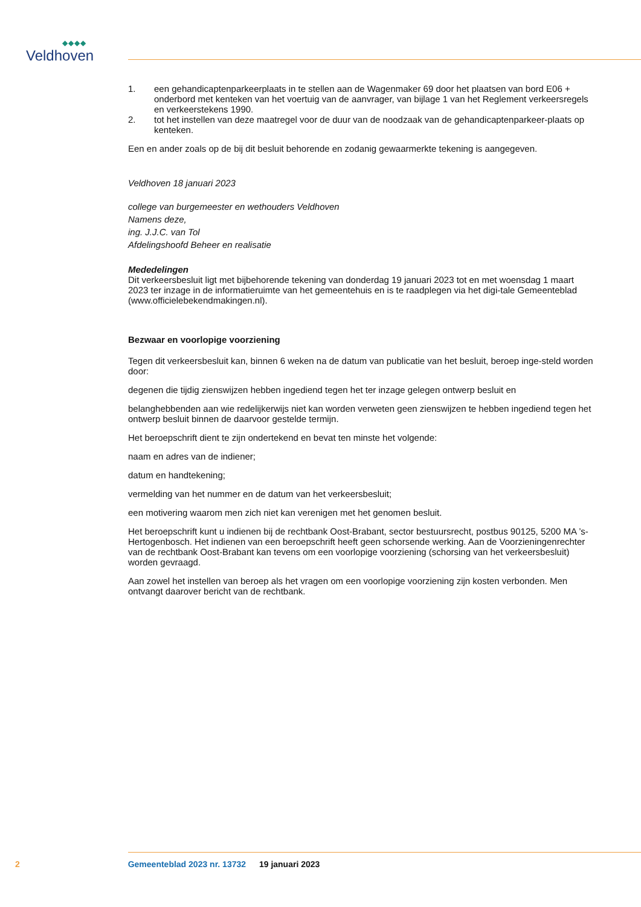◆◆◆◆
Veldhoven
1. een gehandicaptenparkeerplaats in te stellen aan de Wagenmaker 69 door het plaatsen van bord E06 + onderbord met kenteken van het voertuig van de aanvrager, van bijlage 1 van het Reglement verkeersregels en verkeerstekens 1990.
2. tot het instellen van deze maatregel voor de duur van de noodzaak van de gehandicaptenparkeer-plaats op kenteken.
Een en ander zoals op de bij dit besluit behorende en zodanig gewaarmerkte tekening is aangegeven.
Veldhoven 18 januari 2023
college van burgemeester en wethouders Veldhoven
Namens deze,
ing. J.J.C. van Tol
Afdelingshoofd Beheer en realisatie
Mededelingen
Dit verkeersbesluit ligt met bijbehorende tekening van donderdag 19 januari 2023 tot en met woensdag 1 maart 2023 ter inzage in de informatieruimte van het gemeentehuis en is te raadplegen via het digi-tale Gemeenteblad (www.officielebekendmakingen.nl).
Bezwaar en voorlopige voorziening
Tegen dit verkeersbesluit kan, binnen 6 weken na de datum van publicatie van het besluit, beroep inge-steld worden door:
degenen die tijdig zienswijzen hebben ingediend tegen het ter inzage gelegen ontwerp besluit en
belanghebbenden aan wie redelijkerwijs niet kan worden verweten geen zienswijzen te hebben ingediend tegen het ontwerp besluit binnen de daarvoor gestelde termijn.
Het beroepschrift dient te zijn ondertekend en bevat ten minste het volgende:
naam en adres van de indiener;
datum en handtekening;
vermelding van het nummer en de datum van het verkeersbesluit;
een motivering waarom men zich niet kan verenigen met het genomen besluit.
Het beroepschrift kunt u indienen bij de rechtbank Oost-Brabant, sector bestuursrecht, postbus 90125, 5200 MA ’s-Hertogenbosch. Het indienen van een beroepschrift heeft geen schorsende werking. Aan de Voorzieningenrechter van de rechtbank Oost-Brabant kan tevens om een voorlopige voorziening (schorsing van het verkeersbesluit) worden gevraagd.
Aan zowel het instellen van beroep als het vragen om een voorlopige voorziening zijn kosten verbonden. Men ontvangt daarover bericht van de rechtbank.
2 Gemeenteblad 2023 nr. 13732 19 januari 2023